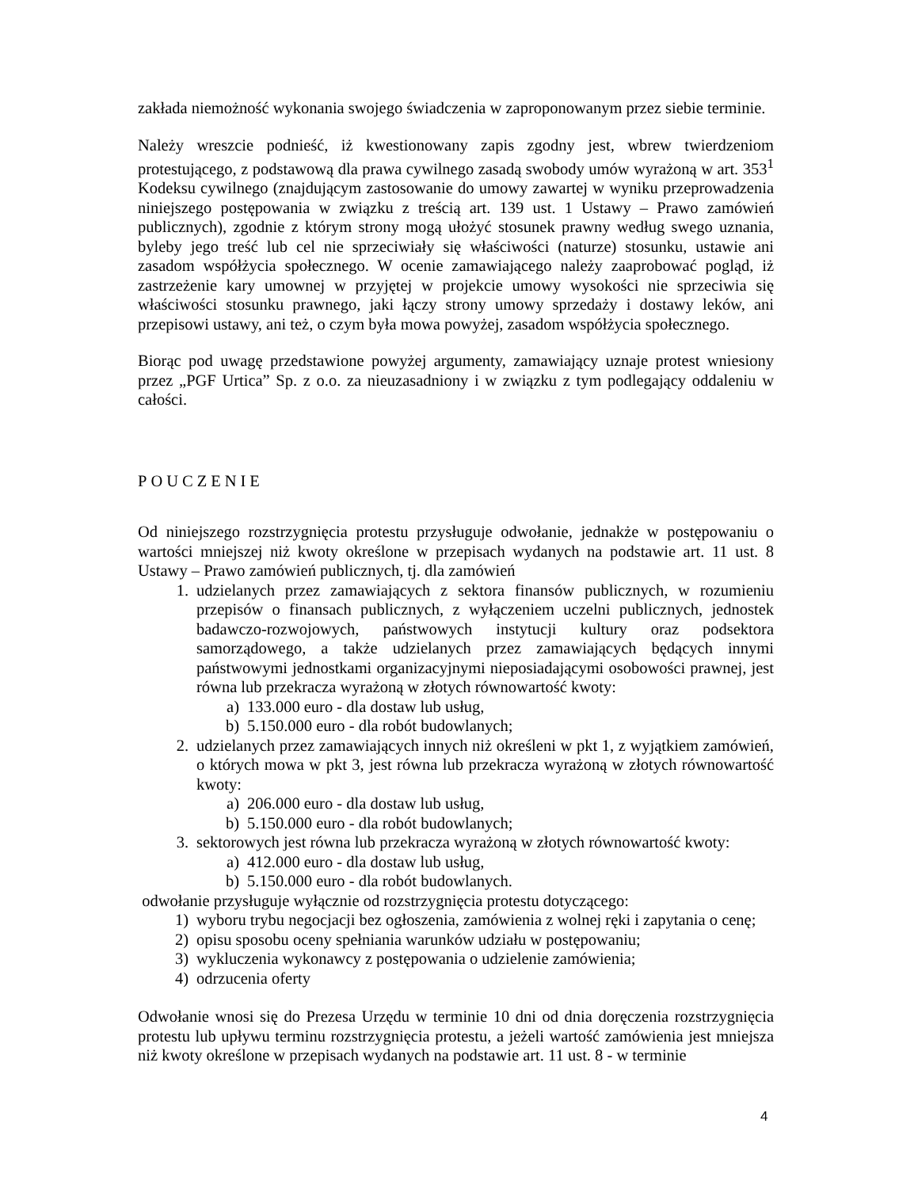zakłada niemożność wykonania swojego świadczenia w zaproponowanym przez siebie terminie.
Należy wreszcie podnieść, iż kwestionowany zapis zgodny jest, wbrew twierdzeniom protestującego, z podstawową dla prawa cywilnego zasadą swobody umów wyrażoną w art. 353<sup>1</sup> Kodeksu cywilnego (znajdującym zastosowanie do umowy zawartej w wyniku przeprowadzenia niniejszego postępowania w związku z treścią art. 139 ust. 1 Ustawy – Prawo zamówień publicznych), zgodnie z którym strony mogą ułożyć stosunek prawny według swego uznania, byleby jego treść lub cel nie sprzeciwiały się właściwości (naturze) stosunku, ustawie ani zasadom współżycia społecznego. W ocenie zamawiającego należy zaaprobować pogląd, iż zastrzeżenie kary umownej w przyjętej w projekcie umowy wysokości nie sprzeciwia się właściwości stosunku prawnego, jaki łączy strony umowy sprzedaży i dostawy leków, ani przepisowi ustawy, ani też, o czym była mowa powyżej, zasadom współżycia społecznego.
Biorąc pod uwagę przedstawione powyżej argumenty, zamawiający uznaje protest wniesiony przez „PGF Urtica” Sp. z o.o. za nieuzasadniony i w związku z tym podlegający oddaleniu w całości.
POUCZENIE
Od niniejszego rozstrzygnięcia protestu przysługuje odwołanie, jednakże w postępowaniu o wartości mniejszej niż kwoty określone w przepisach wydanych na podstawie art. 11 ust. 8 Ustawy – Prawo zamówień publicznych, tj. dla zamówień
1. udzielanych przez zamawiających z sektora finansów publicznych, w rozumieniu przepisów o finansach publicznych, z wyłączeniem uczelni publicznych, jednostek badawczo-rozwojowych, państwowych instytucji kultury oraz podsektora samorządowego, a także udzielanych przez zamawiających będących innymi państwowymi jednostkami organizacyjnymi nieposiadającymi osobowości prawnej, jest równa lub przekracza wyrażoną w złotych równowartość kwoty:
a) 133.000 euro - dla dostaw lub usług,
b) 5.150.000 euro - dla robót budowlanych;
2. udzielanych przez zamawiających innych niż określeni w pkt 1, z wyjątkiem zamówień, o których mowa w pkt 3, jest równa lub przekracza wyrażoną w złotych równowartość kwoty:
a) 206.000 euro - dla dostaw lub usług,
b) 5.150.000 euro - dla robót budowlanych;
3. sektorowych jest równa lub przekracza wyrażoną w złotych równowartość kwoty:
a) 412.000 euro - dla dostaw lub usług,
b) 5.150.000 euro - dla robót budowlanych.
odwołanie przysługuje wyłącznie od rozstrzygnięcia protestu dotyczącego:
1) wyboru trybu negocjacji bez ogłoszenia, zamówienia z wolnej ręki i zapytania o cenę;
2) opisu sposobu oceny spełniania warunków udziału w postępowaniu;
3) wykluczenia wykonawcy z postępowania o udzielenie zamówienia;
4) odrzucenia oferty
Odwołanie wnosi się do Prezesa Urzędu w terminie 10 dni od dnia doręczenia rozstrzygnięcia protestu lub upływu terminu rozstrzygnięcia protestu, a jeżeli wartość zamówienia jest mniejsza niż kwoty określone w przepisach wydanych na podstawie art. 11 ust. 8 - w terminie
4